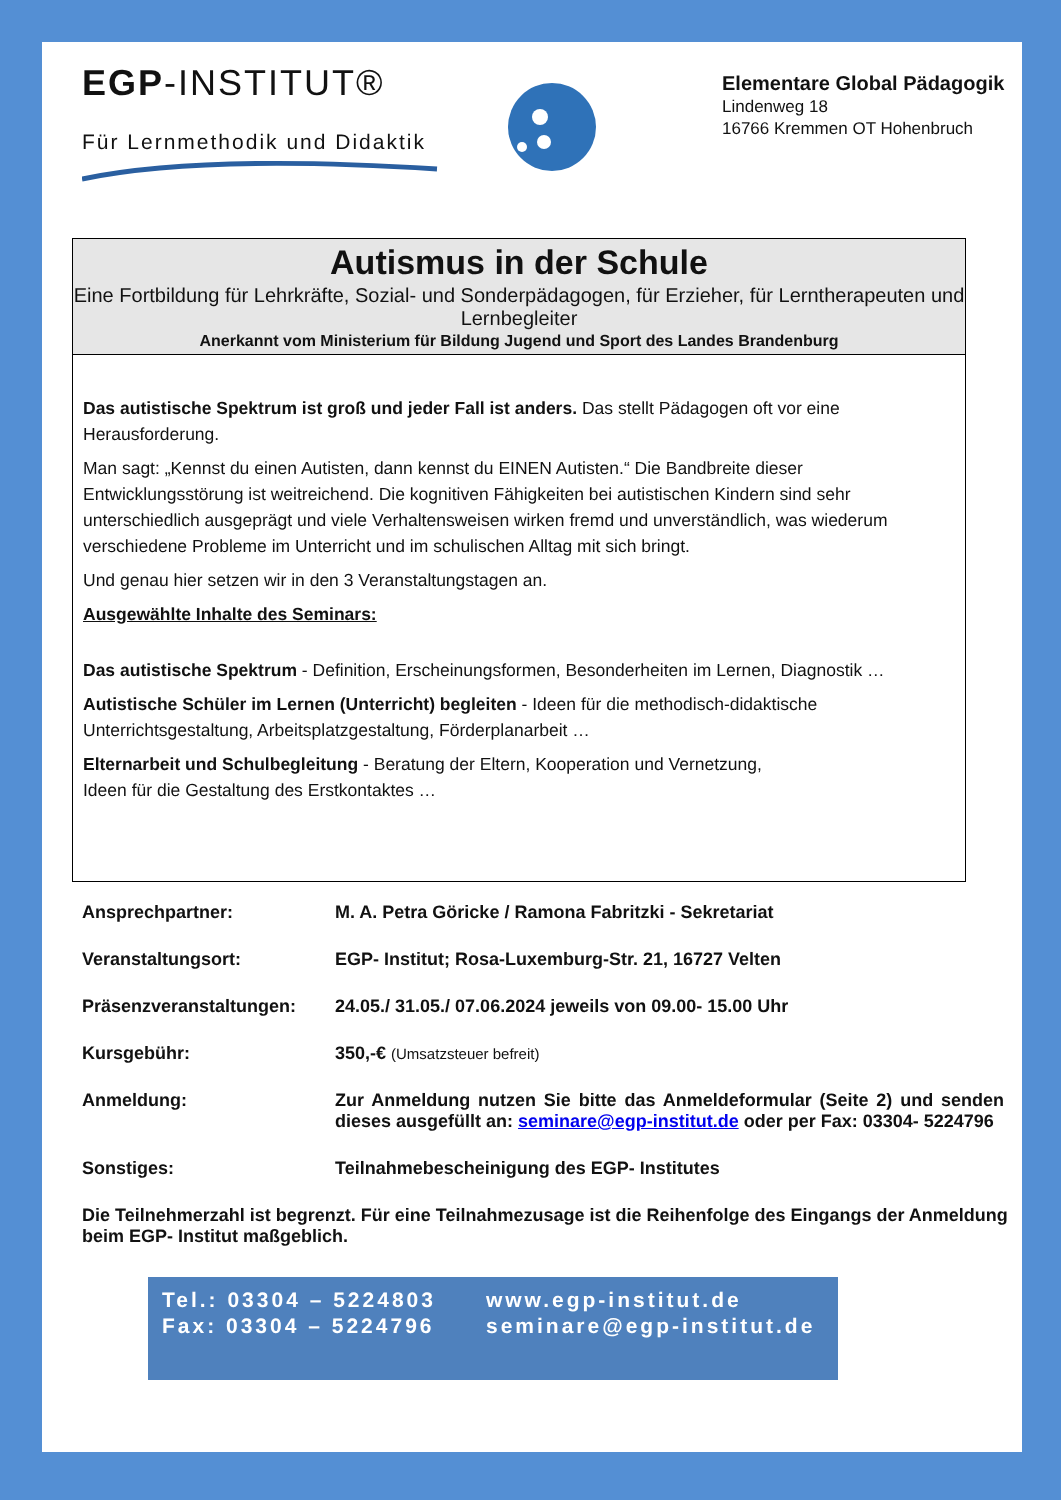EGP-INSTITUT®
Für Lernmethodik und Didaktik
Elementare Global Pädagogik
Lindenweg 18
16766 Kremmen OT Hohenbruch
Autismus in der Schule
Eine Fortbildung für Lehrkräfte, Sozial- und Sonderpädagogen, für Erzieher, für Lerntherapeuten und Lernbegleiter
Anerkannt vom Ministerium für Bildung Jugend und Sport des Landes Brandenburg
Das autistische Spektrum ist groß und jeder Fall ist anders. Das stellt Pädagogen oft vor eine Herausforderung.
Man sagt: „Kennst du einen Autisten, dann kennst du EINEN Autisten.“ Die Bandbreite dieser Entwicklungsstörung ist weitreichend. Die kognitiven Fähigkeiten bei autistischen Kindern sind sehr unterschiedlich ausgeprägt und viele Verhaltensweisen wirken fremd und unverständlich, was wiederum verschiedene Probleme im Unterricht und im schulischen Alltag mit sich bringt.
Und genau hier setzen wir in den 3 Veranstaltungstagen an.
Ausgewählte Inhalte des Seminars:
Das autistische Spektrum - Definition, Erscheinungsformen, Besonderheiten im Lernen, Diagnostik …
Autistische Schüler im Lernen (Unterricht) begleiten - Ideen für die methodisch-didaktische Unterrichtsgestaltung, Arbeitsplatzgestaltung, Förderplanarbeit …
Elternarbeit und Schulbegleitung - Beratung der Eltern, Kooperation und Vernetzung,
Ideen für die Gestaltung des Erstkontaktes …
Ansprechpartner: M. A. Petra Göricke / Ramona Fabritzki - Sekretariat
Veranstaltungsort: EGP- Institut; Rosa-Luxemburg-Str. 21, 16727 Velten
Präsenzveranstaltungen: 24.05./ 31.05./ 07.06.2024 jeweils von 09.00- 15.00 Uhr
Kursgebühr: 350,-€ (Umsatzsteuer befreit)
Anmeldung: Zur Anmeldung nutzen Sie bitte das Anmeldeformular (Seite 2) und senden dieses ausgefüllt an: seminare@egp-institut.de oder per Fax: 03304- 5224796
Sonstiges: Teilnahmebescheinigung des EGP- Institutes
Die Teilnehmerzahl ist begrenzt. Für eine Teilnahmezusage ist die Reihenfolge des Eingangs der Anmeldung beim EGP- Institut maßgeblich.
Tel.: 03304 – 5224803
Fax: 03304 – 5224796
www.egp-institut.de
seminare@egp-institut.de